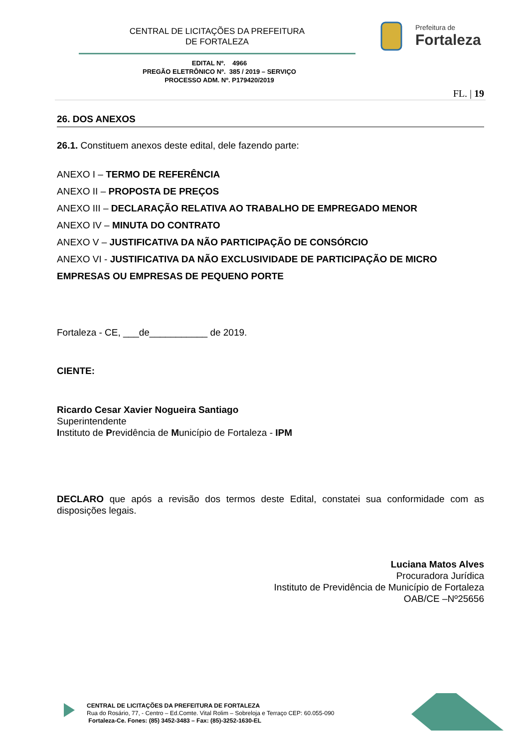CENTRAL DE LICITAÇÕES DA PREFEITURA
DE FORTALEZA
Prefeitura de
Fortaleza
EDITAL Nº. 4966
PREGÃO ELETRÔNICO Nº. 385 / 2019 – SERVIÇO
PROCESSO ADM. Nº. P179420/2019
FL. | 19
26. DOS ANEXOS
26.1. Constituem anexos deste edital, dele fazendo parte:
ANEXO I – TERMO DE REFERÊNCIA
ANEXO II – PROPOSTA DE PREÇOS
ANEXO III – DECLARAÇÃO RELATIVA AO TRABALHO DE EMPREGADO MENOR
ANEXO IV – MINUTA DO CONTRATO
ANEXO V – JUSTIFICATIVA DA NÃO PARTICIPAÇÃO DE CONSÓRCIO
ANEXO VI - JUSTIFICATIVA DA NÃO EXCLUSIVIDADE DE PARTICIPAÇÃO DE MICRO EMPRESAS OU EMPRESAS DE PEQUENO PORTE
Fortaleza - CE, ___de___________ de 2019.
CIENTE:
Ricardo Cesar Xavier Nogueira Santiago
Superintendente
Instituto de Previdência de Município de Fortaleza - IPM
DECLARO que após a revisão dos termos deste Edital, constatei sua conformidade com as disposições legais.
Luciana Matos Alves
Procuradora Jurídica
Instituto de Previdência de Município de Fortaleza
OAB/CE –Nº25656
CENTRAL DE LICITAÇÕES DA PREFEITURA DE FORTALEZA
Rua do Rosário, 77, - Centro – Ed.Comte. Vital Rolim – Sobreloja e Terraço CEP: 60.055-090
Fortaleza-Ce. Fones: (85) 3452-3483 – Fax: (85)-3252-1630-EL